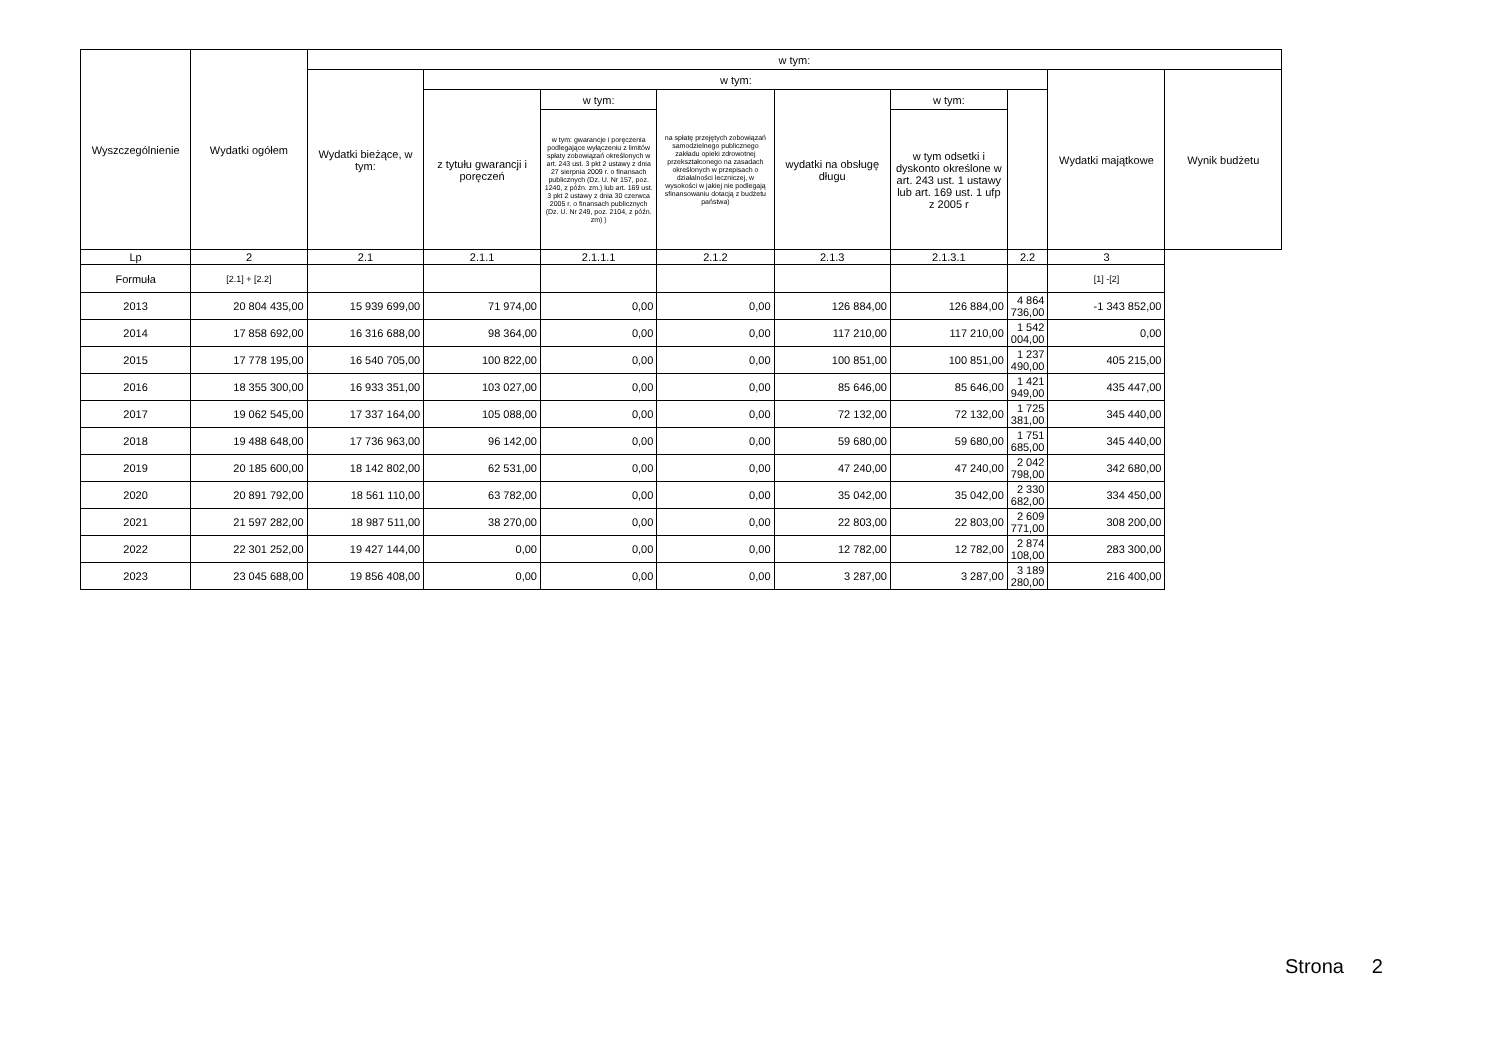| Wyszczególnienie | Wydatki ogółem | w tym: | | | | | | | | |
| --- | --- | --- | --- | --- | --- | --- | --- | --- | --- | --- |
| | | Wydatki bieżące, w tym: | w tym: | | | | | | Wydatki majątkowe | Wynik budżetu |
| | | | z tytułu gwarancji i poręczeń | w tym: | na spłatę przejętych zobowiązań samodzielnego publicznego zakładu opieki zdrowotnej przekształconego na zasadach określonych w przepisach o działalności leczniczej, w wysokości w jakiej nie podlegają sfinansowaniu dotacją z budżetu państwa) | wydatki na obsługę długu | w tym: | | | |
| | | | | w tym: gwarancje i poręczenia podlegające wyłączeniu z limitów spłaty zobowiązań określonych w art. 243 ust. 3 pkt 2 ustawy z dnia 27 sierpnia 2009 r. o finansach publicznych (Dz. U. Nr 157, poz. 1240, z późn. zm.) lub art. 169 ust. 3 pkt 2 ustawy z dnia 30 czerwca 2005 r. o finansach publicznych (Dz. U. Nr 249, poz. 2104, z późn. zm) ) | | | w tym odsetki i dyskonto określone w art. 243 ust. 1 ustawy lub art. 169 ust. 1 ufp z 2005 r | | | |
| Lp | 2 | 2.1 | 2.1.1 | 2.1.1.1 | 2.1.2 | 2.1.3 | 2.1.3.1 | 2.2 | 3 | |
| Formuła | [2.1] + [2.2] | | | | | | | | [1] -[2] | |
| 2013 | 20 804 435,00 | 15 939 699,00 | 71 974,00 | 0,00 | 0,00 | 126 884,00 | 126 884,00 | 4 864 736,00 | -1 343 852,00 | |
| 2014 | 17 858 692,00 | 16 316 688,00 | 98 364,00 | 0,00 | 0,00 | 117 210,00 | 117 210,00 | 1 542 004,00 | 0,00 | |
| 2015 | 17 778 195,00 | 16 540 705,00 | 100 822,00 | 0,00 | 0,00 | 100 851,00 | 100 851,00 | 1 237 490,00 | 405 215,00 | |
| 2016 | 18 355 300,00 | 16 933 351,00 | 103 027,00 | 0,00 | 0,00 | 85 646,00 | 85 646,00 | 1 421 949,00 | 435 447,00 | |
| 2017 | 19 062 545,00 | 17 337 164,00 | 105 088,00 | 0,00 | 0,00 | 72 132,00 | 72 132,00 | 1 725 381,00 | 345 440,00 | |
| 2018 | 19 488 648,00 | 17 736 963,00 | 96 142,00 | 0,00 | 0,00 | 59 680,00 | 59 680,00 | 1 751 685,00 | 345 440,00 | |
| 2019 | 20 185 600,00 | 18 142 802,00 | 62 531,00 | 0,00 | 0,00 | 47 240,00 | 47 240,00 | 2 042 798,00 | 342 680,00 | |
| 2020 | 20 891 792,00 | 18 561 110,00 | 63 782,00 | 0,00 | 0,00 | 35 042,00 | 35 042,00 | 2 330 682,00 | 334 450,00 | |
| 2021 | 21 597 282,00 | 18 987 511,00 | 38 270,00 | 0,00 | 0,00 | 22 803,00 | 22 803,00 | 2 609 771,00 | 308 200,00 | |
| 2022 | 22 301 252,00 | 19 427 144,00 | 0,00 | 0,00 | 0,00 | 12 782,00 | 12 782,00 | 2 874 108,00 | 283 300,00 | |
| 2023 | 23 045 688,00 | 19 856 408,00 | 0,00 | 0,00 | 0,00 | 3 287,00 | 3 287,00 | 3 189 280,00 | 216 400,00 | |
Strona 2